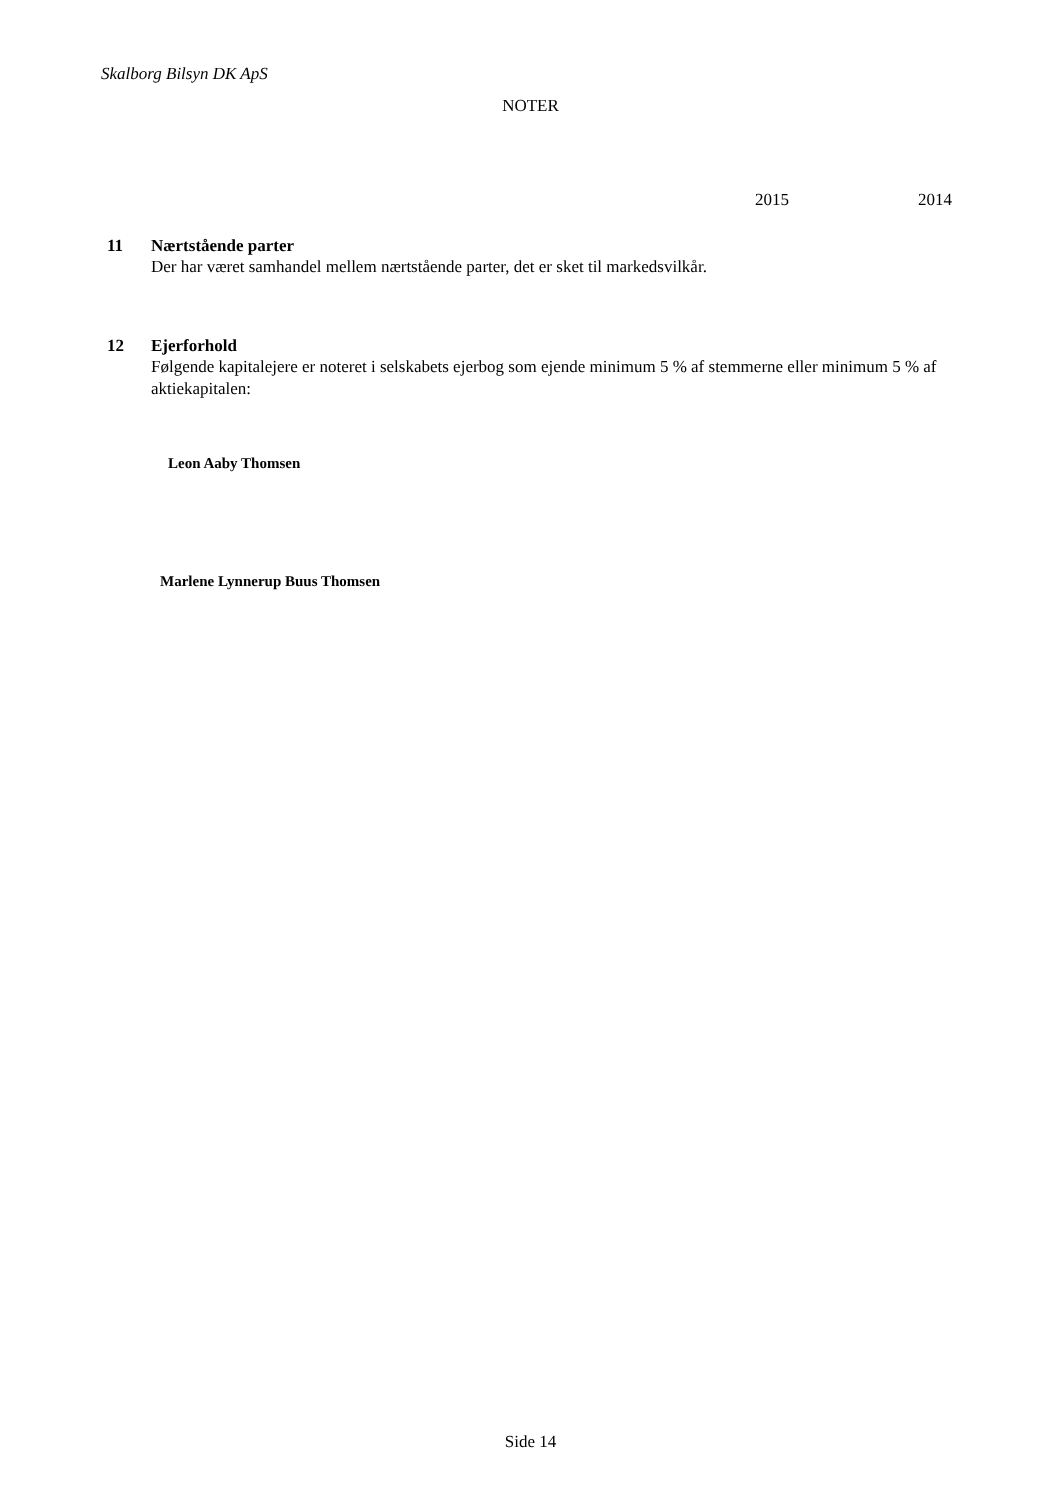Skalborg Bilsyn DK ApS
NOTER
2015 2014
11 Nærtstående parter
Der har været samhandel mellem nærtstående parter, det er sket til markedsvilkår.
12 Ejerforhold
Følgende kapitalejere er noteret i selskabets ejerbog som ejende minimum 5 % af stemmerne eller minimum 5 % af aktiekapitalen:
Leon Aaby Thomsen
Marlene Lynnerup Buus Thomsen
Side 14